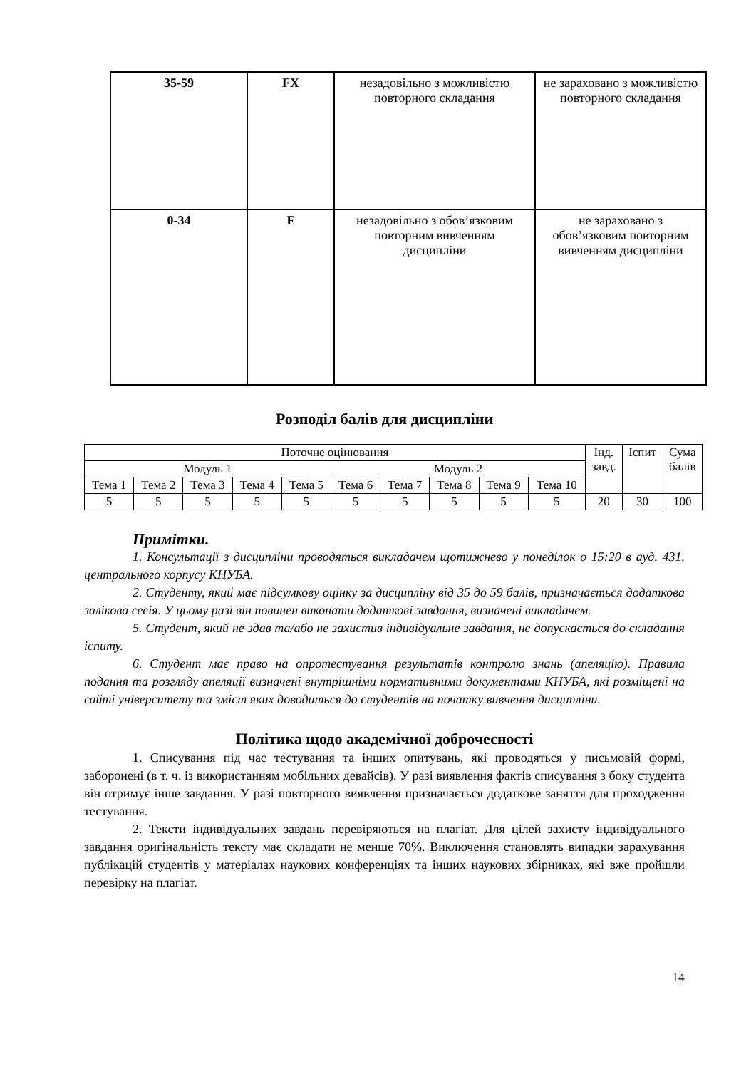| 35-59 | FX | незадовільно з можливістю повторного складання | не зараховано з можливістю повторного складання |
| 0-34 | F | незадовільно з обов’язковим повторним вивченням дисципліни | не зараховано з обов’язковим повторним вивченням дисципліни |
Розподіл балів для дисципліни
| Поточне оцінювання | | | | | | | | | | Інд. завд. | Іспит | Сума балів |
| Модуль 1 | | | | | Модуль 2 | | | | | | | |
| Тема 1 | Тема 2 | Тема 3 | Тема 4 | Тема 5 | Тема 6 | Тема 7 | Тема 8 | Тема 9 | Тема 10 | | | |
| 5 | 5 | 5 | 5 | 5 | 5 | 5 | 5 | 5 | 5 | 20 | 30 | 100 |
Примітки.
1. Консультації з дисципліни проводяться викладачем щотижнево у понеділок о 15:20 в ауд. 431. центрального корпусу КНУБА.
2. Студенту, який має підсумкову оцінку за дисципліну від 35 до 59 балів, призначається додаткова залікова сесія. У цьому разі він повинен виконати додаткові завдання, визначені викладачем.
5. Студент, який не здав та/або не захистив індивідуальне завдання, не допускається до складання іспиту.
6. Студент має право на опротестування результатів контролю знань (апеляцію). Правила подання та розгляду апеляції визначені внутрішніми нормативними документами КНУБА, які розміщені на сайті університету та зміст яких доводиться до студентів на початку вивчення дисципліни.
Політика щодо академічної доброчесності
1. Списування під час тестування та інших опитувань, які проводяться у письмовій формі, заборонені (в т. ч. із використанням мобільних девайсів). У разі виявлення фактів списування з боку студента він отримує інше завдання. У разі повторного виявлення призначається додаткове заняття для проходження тестування.
2. Тексти індивідуальних завдань перевіряються на плагіат. Для цілей захисту індивідуального завдання оригінальність тексту має складати не менше 70%. Виключення становлять випадки зарахування публікацій студентів у матеріалах наукових конференціях та інших наукових збірниках, які вже пройшли перевірку на плагіат.
14